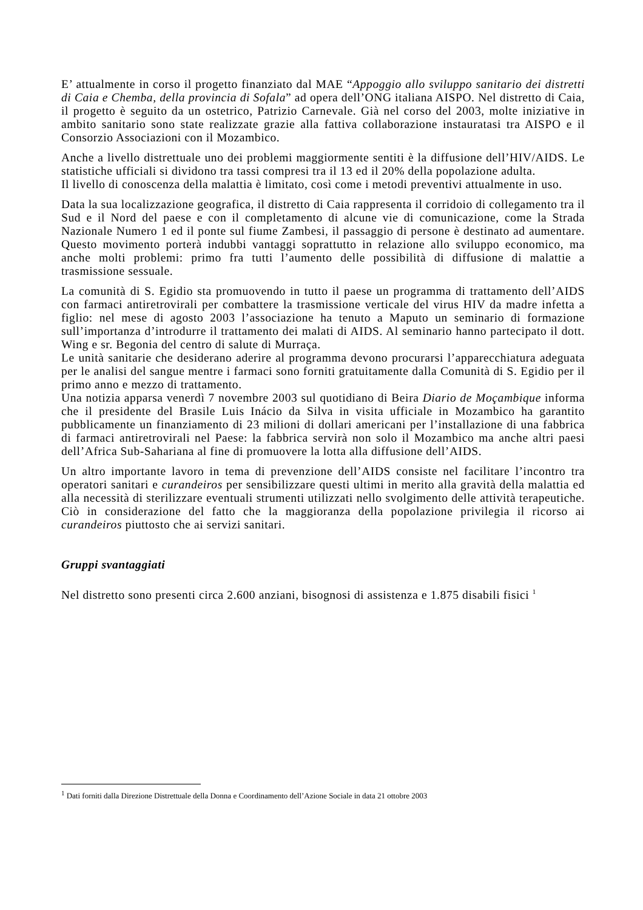E’ attualmente in corso il progetto finanziato dal MAE “Appoggio allo sviluppo sanitario dei distretti di Caia e Chemba, della provincia di Sofala” ad opera dell’ONG italiana AISPO. Nel distretto di Caia, il progetto è seguito da un ostetrico, Patrizio Carnevale. Già nel corso del 2003, molte iniziative in ambito sanitario sono state realizzate grazie alla fattiva collaborazione instauratasi tra AISPO e il Consorzio Associazioni con il Mozambico.
Anche a livello distrettuale uno dei problemi maggiormente sentiti è la diffusione dell’HIV/AIDS. Le statistiche ufficiali si dividono tra tassi compresi tra il 13 ed il 20% della popolazione adulta.
Il livello di conoscenza della malattia è limitato, così come i metodi preventivi attualmente in uso.
Data la sua localizzazione geografica, il distretto di Caia rappresenta il corridoio di collegamento tra il Sud e il Nord del paese e con il completamento di alcune vie di comunicazione, come la Strada Nazionale Numero 1 ed il ponte sul fiume Zambesi, il passaggio di persone è destinato ad aumentare. Questo movimento porterà indubbi vantaggi soprattutto in relazione allo sviluppo economico, ma anche molti problemi: primo fra tutti l’aumento delle possibilità di diffusione di malattie a trasmissione sessuale.
La comunità di S. Egidio sta promuovendo in tutto il paese un programma di trattamento dell’AIDS con farmaci antiretrovirali per combattere la trasmissione verticale del virus HIV da madre infetta a figlio: nel mese di agosto 2003 l’associazione ha tenuto a Maputo un seminario di formazione sull’importanza d’introdurre il trattamento dei malati di AIDS. Al seminario hanno partecipato il dott. Wing e sr. Begonia del centro di salute di Murraça.
Le unità sanitarie che desiderano aderire al programma devono procurarsi l’apparecchiatura adeguata per le analisi del sangue mentre i farmaci sono forniti gratuitamente dalla Comunità di S. Egidio per il primo anno e mezzo di trattamento.
Una notizia apparsa venerdì 7 novembre 2003 sul quotidiano di Beira Diario de Moçambique informa che il presidente del Brasile Luis Inácio da Silva in visita ufficiale in Mozambico ha garantito pubblicamente un finanziamento di 23 milioni di dollari americani per l’installazione di una fabbrica di farmaci antiretrovirali nel Paese: la fabbrica servirà non solo il Mozambico ma anche altri paesi dell’Africa Sub-Sahariana al fine di promuovere la lotta alla diffusione dell’AIDS.
Un altro importante lavoro in tema di prevenzione dell’AIDS consiste nel facilitare l’incontro tra operatori sanitari e curandeiros per sensibilizzare questi ultimi in merito alla gravità della malattia ed alla necessità di sterilizzare eventuali strumenti utilizzati nello svolgimento delle attività terapeutiche. Ciò in considerazione del fatto che la maggioranza della popolazione privilegia il ricorso ai curandeiros piuttosto che ai servizi sanitari.
Gruppi svantaggiati
Nel distretto sono presenti circa 2.600 anziani, bisognosi di assistenza e 1.875 disabili fisici <sup>1</sup>
<sup>1</sup> Dati forniti dalla Direzione Distrettuale della Donna e Coordinamento dell’Azione Sociale in data 21 ottobre 2003